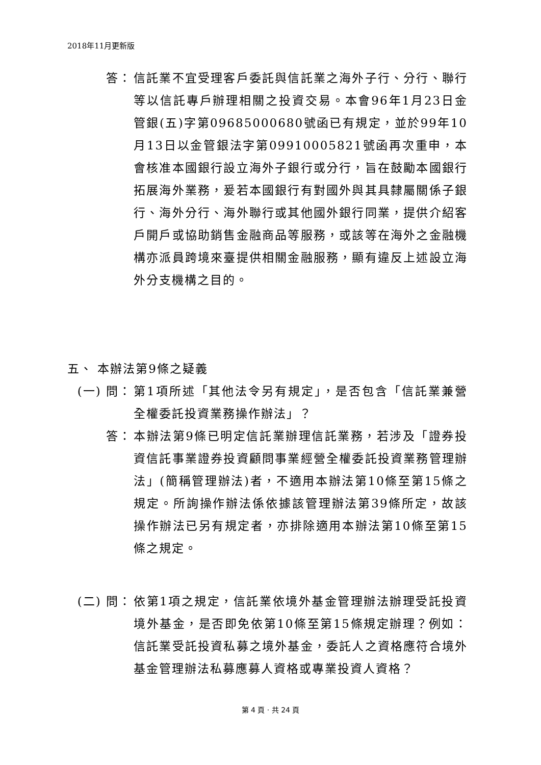2018年11月更新版
答： 信託業不宜受理客戶委託與信託業之海外子行、分行、聯行等以信託專戶辦理相關之投資交易。本會96年1月23日金管銀(五)字第09685000680號函已有規定，並於99年10月13日以金管銀法字第09910005821號函再次重申，本會核准本國銀行設立海外子銀行或分行，旨在鼓勵本國銀行拓展海外業務，爰若本國銀行有對國外與其具隸屬關係子銀行、海外分行、海外聯行或其他國外銀行同業，提供介紹客戶開戶或協助銷售金融商品等服務，或該等在海外之金融機構亦派員跨境來臺提供相關金融服務，顯有違反上述設立海外分支機構之目的。
五、 本辦法第9條之疑義
(一) 問： 第1項所述「其他法令另有規定」，是否包含「信託業兼營全權委託投資業務操作辦法」？
答： 本辦法第9條已明定信託業辦理信託業務，若涉及「證券投資信託事業證券投資顧問事業經營全權委託投資業務管理辦法」(簡稱管理辦法)者，不適用本辦法第10條至第15條之規定。所詢操作辦法係依據該管理辦法第39條所定，故該操作辦法已另有規定者，亦排除適用本辦法第10條至第15條之規定。
(二) 問： 依第1項之規定，信託業依境外基金管理辦法辦理受託投資境外基金，是否即免依第10條至第15條規定辦理？例如：信託業受託投資私募之境外基金，委託人之資格應符合境外基金管理辦法私募應募人資格或專業投資人資格？
第 4 頁 · 共 24 頁